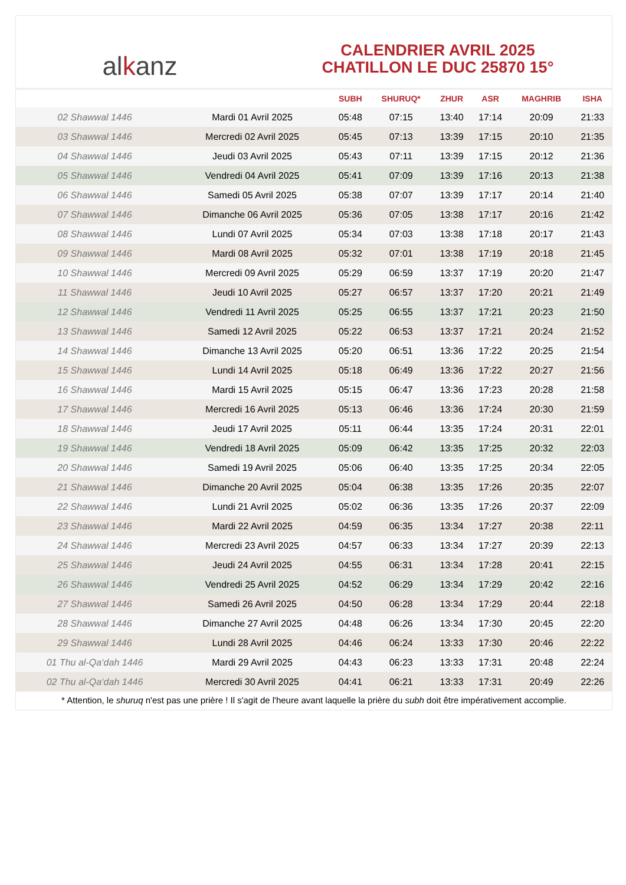al k anz
CALENDRIER AVRIL 2025
CHATILLON LE DUC 25870 15°
| | | SUBH | SHURUQ* | ZHUR | ASR | MAGHRIB | ISHA |
| --- | --- | --- | --- | --- | --- | --- | --- |
| 02 Shawwal 1446 | Mardi 01 Avril 2025 | 05:48 | 07:15 | 13:40 | 17:14 | 20:09 | 21:33 |
| 03 Shawwal 1446 | Mercredi 02 Avril 2025 | 05:45 | 07:13 | 13:39 | 17:15 | 20:10 | 21:35 |
| 04 Shawwal 1446 | Jeudi 03 Avril 2025 | 05:43 | 07:11 | 13:39 | 17:15 | 20:12 | 21:36 |
| 05 Shawwal 1446 | Vendredi 04 Avril 2025 | 05:41 | 07:09 | 13:39 | 17:16 | 20:13 | 21:38 |
| 06 Shawwal 1446 | Samedi 05 Avril 2025 | 05:38 | 07:07 | 13:39 | 17:17 | 20:14 | 21:40 |
| 07 Shawwal 1446 | Dimanche 06 Avril 2025 | 05:36 | 07:05 | 13:38 | 17:17 | 20:16 | 21:42 |
| 08 Shawwal 1446 | Lundi 07 Avril 2025 | 05:34 | 07:03 | 13:38 | 17:18 | 20:17 | 21:43 |
| 09 Shawwal 1446 | Mardi 08 Avril 2025 | 05:32 | 07:01 | 13:38 | 17:19 | 20:18 | 21:45 |
| 10 Shawwal 1446 | Mercredi 09 Avril 2025 | 05:29 | 06:59 | 13:37 | 17:19 | 20:20 | 21:47 |
| 11 Shawwal 1446 | Jeudi 10 Avril 2025 | 05:27 | 06:57 | 13:37 | 17:20 | 20:21 | 21:49 |
| 12 Shawwal 1446 | Vendredi 11 Avril 2025 | 05:25 | 06:55 | 13:37 | 17:21 | 20:23 | 21:50 |
| 13 Shawwal 1446 | Samedi 12 Avril 2025 | 05:22 | 06:53 | 13:37 | 17:21 | 20:24 | 21:52 |
| 14 Shawwal 1446 | Dimanche 13 Avril 2025 | 05:20 | 06:51 | 13:36 | 17:22 | 20:25 | 21:54 |
| 15 Shawwal 1446 | Lundi 14 Avril 2025 | 05:18 | 06:49 | 13:36 | 17:22 | 20:27 | 21:56 |
| 16 Shawwal 1446 | Mardi 15 Avril 2025 | 05:15 | 06:47 | 13:36 | 17:23 | 20:28 | 21:58 |
| 17 Shawwal 1446 | Mercredi 16 Avril 2025 | 05:13 | 06:46 | 13:36 | 17:24 | 20:30 | 21:59 |
| 18 Shawwal 1446 | Jeudi 17 Avril 2025 | 05:11 | 06:44 | 13:35 | 17:24 | 20:31 | 22:01 |
| 19 Shawwal 1446 | Vendredi 18 Avril 2025 | 05:09 | 06:42 | 13:35 | 17:25 | 20:32 | 22:03 |
| 20 Shawwal 1446 | Samedi 19 Avril 2025 | 05:06 | 06:40 | 13:35 | 17:25 | 20:34 | 22:05 |
| 21 Shawwal 1446 | Dimanche 20 Avril 2025 | 05:04 | 06:38 | 13:35 | 17:26 | 20:35 | 22:07 |
| 22 Shawwal 1446 | Lundi 21 Avril 2025 | 05:02 | 06:36 | 13:35 | 17:26 | 20:37 | 22:09 |
| 23 Shawwal 1446 | Mardi 22 Avril 2025 | 04:59 | 06:35 | 13:34 | 17:27 | 20:38 | 22:11 |
| 24 Shawwal 1446 | Mercredi 23 Avril 2025 | 04:57 | 06:33 | 13:34 | 17:27 | 20:39 | 22:13 |
| 25 Shawwal 1446 | Jeudi 24 Avril 2025 | 04:55 | 06:31 | 13:34 | 17:28 | 20:41 | 22:15 |
| 26 Shawwal 1446 | Vendredi 25 Avril 2025 | 04:52 | 06:29 | 13:34 | 17:29 | 20:42 | 22:16 |
| 27 Shawwal 1446 | Samedi 26 Avril 2025 | 04:50 | 06:28 | 13:34 | 17:29 | 20:44 | 22:18 |
| 28 Shawwal 1446 | Dimanche 27 Avril 2025 | 04:48 | 06:26 | 13:34 | 17:30 | 20:45 | 22:20 |
| 29 Shawwal 1446 | Lundi 28 Avril 2025 | 04:46 | 06:24 | 13:33 | 17:30 | 20:46 | 22:22 |
| 01 Thu al-Qa‘dah 1446 | Mardi 29 Avril 2025 | 04:43 | 06:23 | 13:33 | 17:31 | 20:48 | 22:24 |
| 02 Thu al-Qa‘dah 1446 | Mercredi 30 Avril 2025 | 04:41 | 06:21 | 13:33 | 17:31 | 20:49 | 22:26 |
* Attention, le shuruq n'est pas une prière ! Il s'agit de l'heure avant laquelle la prière du subh doit être impérativement accomplie.